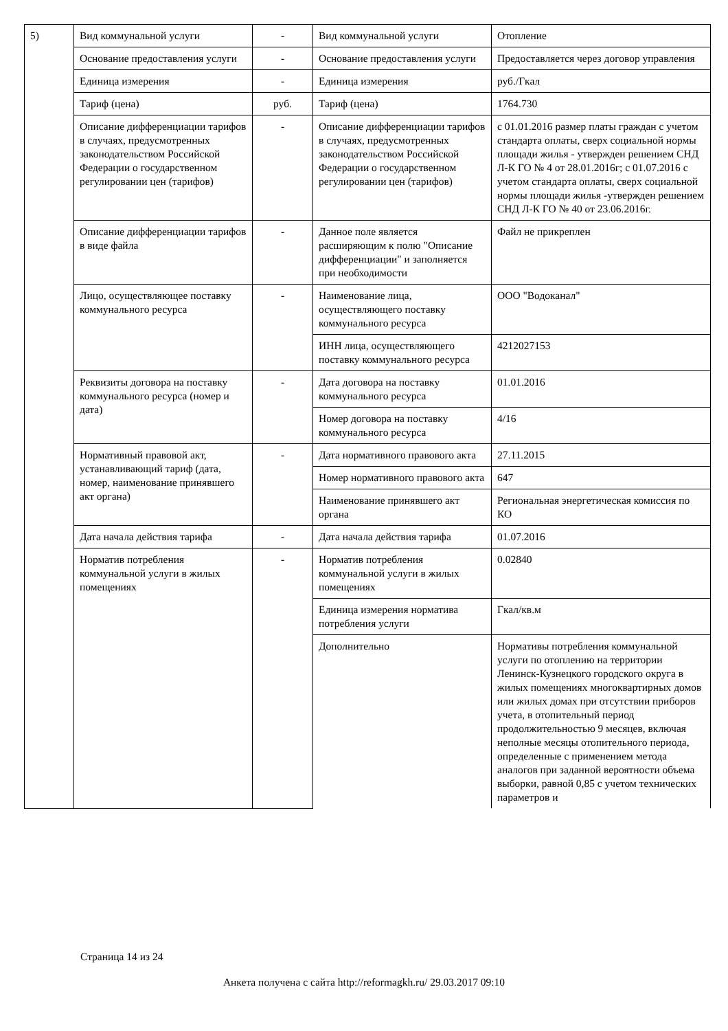| 5) | Вид коммунальной услуги | - | Вид коммунальной услуги | Отопление |
| | Основание предоставления услуги | - | Основание предоставления услуги | Предоставляется через договор управления |
| | Единица измерения | - | Единица измерения | руб./Гкал |
| | Тариф (цена) | руб. | Тариф (цена) | 1764.730 |
| | Описание дифференциации тарифов в случаях, предусмотренных законодательством Российской Федерации о государственном регулировании цен (тарифов) | - | Описание дифференциации тарифов в случаях, предусмотренных законодательством Российской Федерации о государственном регулировании цен (тарифов) | с 01.01.2016 размер платы граждан с учетом стандарта оплаты, сверх социальной нормы площади жилья - утвержден решением СНД Л-К ГО № 4 от 28.01.2016г; с 01.07.2016 с учетом стандарта оплаты, сверх социальной нормы площади жилья -утвержден решением СНД Л-К ГО № 40 от 23.06.2016г. |
| | Описание дифференциации тарифов в виде файла | - | Данное поле является расширяющим к полю "Описание дифференциации" и заполняется при необходимости | Файл не прикреплен |
| | Лицо, осуществляющее поставку коммунального ресурса | - | Наименование лица, осуществляющего поставку коммунального ресурса | ООО "Водоканал" |
| | | | ИНН лица, осуществляющего поставку коммунального ресурса | 4212027153 |
| | Реквизиты договора на поставку коммунального ресурса (номер и дата) | - | Дата договора на поставку коммунального ресурса | 01.01.2016 |
| | | | Номер договора на поставку коммунального ресурса | 4/16 |
| | Нормативный правовой акт, устанавливающий тариф (дата, номер, наименование принявшего акт органа) | - | Дата нормативного правового акта | 27.11.2015 |
| | | | Номер нормативного правового акта | 647 |
| | | | Наименование принявшего акт органа | Региональная энергетическая комиссия по КО |
| | Дата начала действия тарифа | - | Дата начала действия тарифа | 01.07.2016 |
| | Норматив потребления коммунальной услуги в жилых помещениях | - | Норматив потребления коммунальной услуги в жилых помещениях | 0.02840 |
| | | | Единица измерения норматива потребления услуги | Гкал/кв.м |
| | | | Дополнительно | Нормативы потребления коммунальной услуги по отоплению на территории Ленинск-Кузнецкого городского округа в жилых помещениях многоквартирных домов или жилых домах при отсутствии приборов учета, в отопительный период продолжительностью 9 месяцев, включая неполные месяцы отопительного периода, определенные с применением метода аналогов при заданной вероятности объема выборки, равной 0,85 с учетом технических параметров и |
Страница 14 из 24
Анкета получена с сайта http://reformagkh.ru/ 29.03.2017 09:10